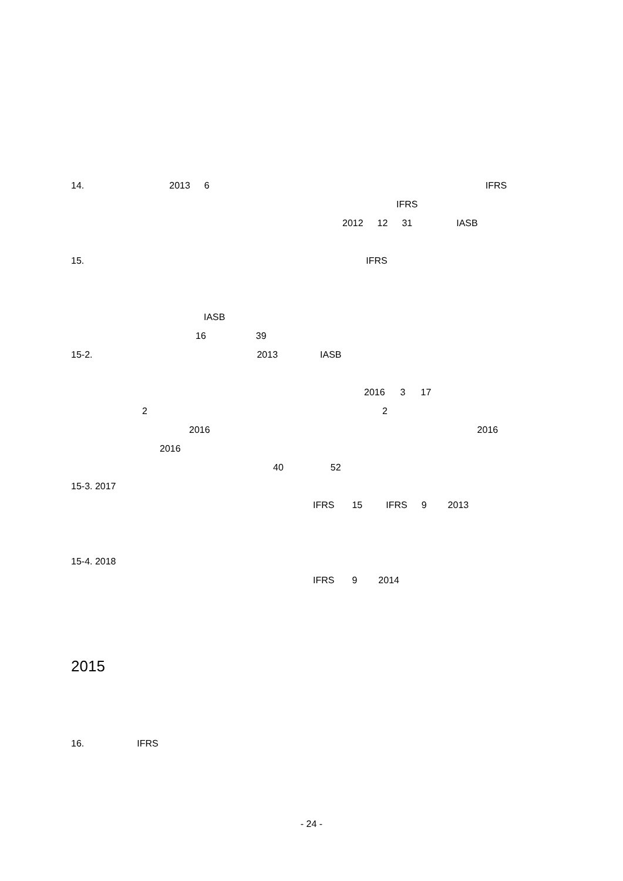14. 2013 6 IFRS
IFRS
2012 12 31 IASB
15. IFRS
IASB
16 39
15-2. 2013 IASB
2016 3 17
2 2
2016 2016
2016
40 52
15-3. 2017
IFRS 15 IFRS 9 2013
15-4. 2018
IFRS 9 2014
2015
16. IFRS
- 24 -